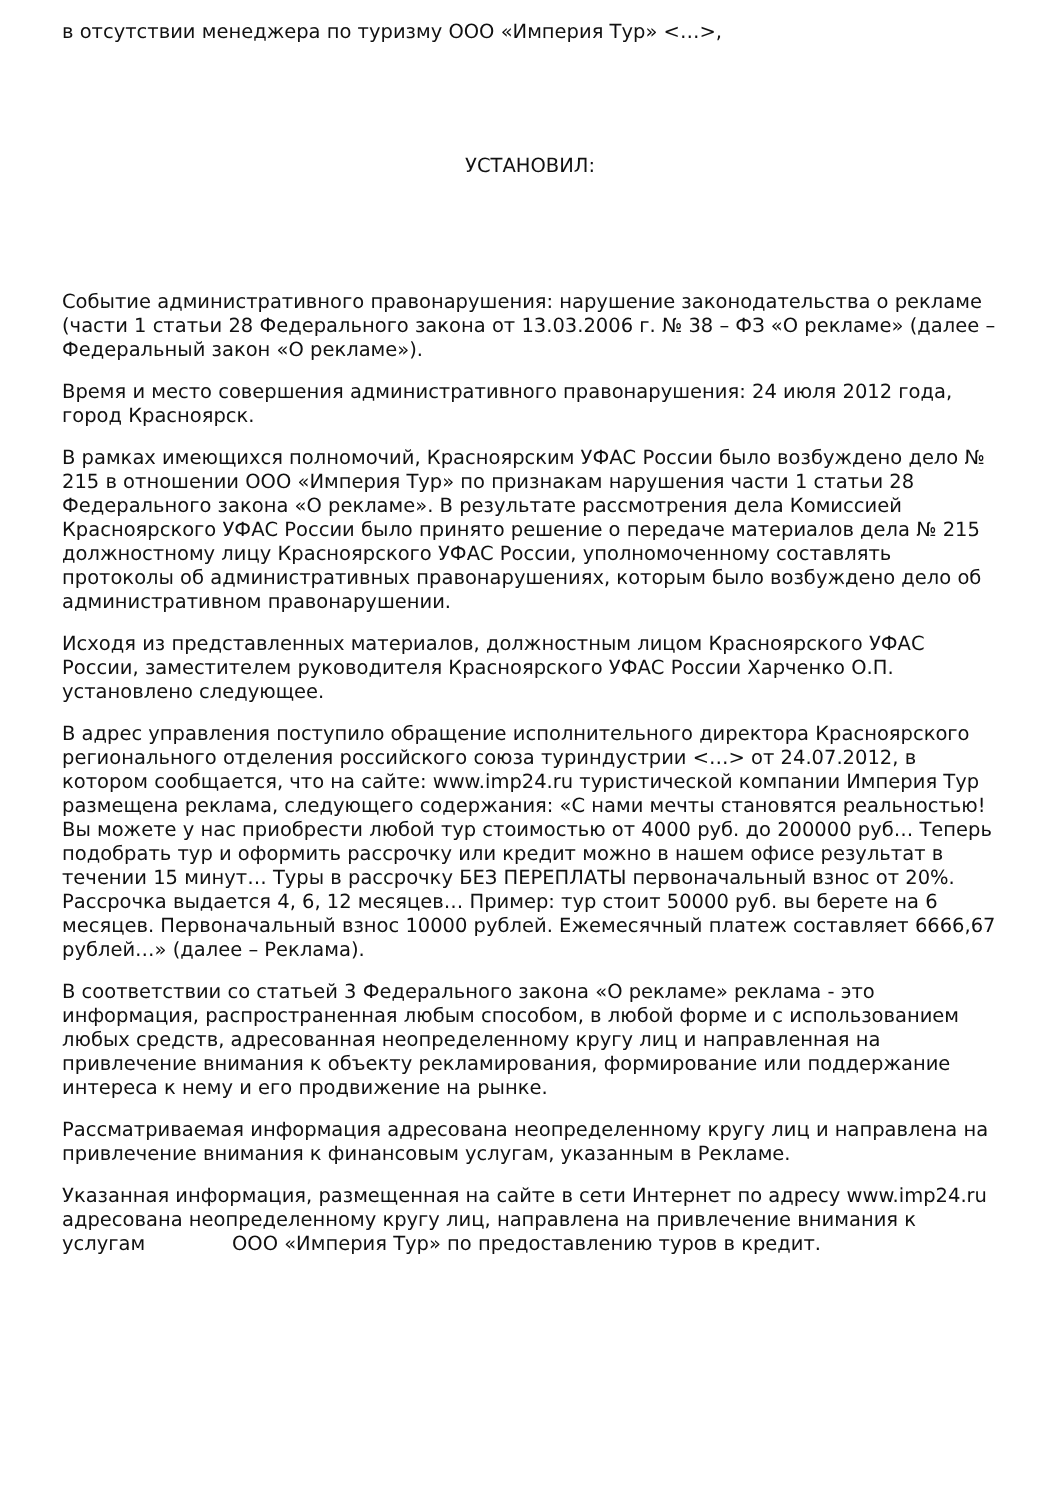в отсутствии менеджера по туризму ООО «Империя Тур» <…>,
УСТАНОВИЛ:
Событие административного правонарушения: нарушение законодательства о рекламе (части 1 статьи 28 Федерального закона от 13.03.2006 г. № 38 – ФЗ «О рекламе» (далее – Федеральный закон «О рекламе»).
Время и место совершения административного правонарушения: 24 июля 2012 года, город Красноярск.
В рамках имеющихся полномочий, Красноярским УФАС России было возбуждено дело № 215 в отношении ООО «Империя Тур» по признакам нарушения части 1 статьи 28 Федерального закона «О рекламе». В результате рассмотрения дела Комиссией Красноярского УФАС России было принято решение о передаче материалов дела № 215 должностному лицу Красноярского УФАС России, уполномоченному составлять протоколы об административных правонарушениях, которым было возбуждено дело об административном правонарушении.
Исходя из представленных материалов, должностным лицом Красноярского УФАС России, заместителем руководителя Красноярского УФАС России Харченко О.П. установлено следующее.
В адрес управления поступило обращение исполнительного директора Красноярского регионального отделения российского союза туриндустрии <…> от 24.07.2012, в котором сообщается, что на сайте: www.imp24.ru туристической компании Империя Тур размещена реклама, следующего содержания: «С нами мечты становятся реальностью! Вы можете у нас приобрести любой тур стоимостью от 4000 руб. до 200000 руб… Теперь подобрать тур и оформить рассрочку или кредит можно в нашем офисе результат в течении 15 минут… Туры в рассрочку БЕЗ ПЕРЕПЛАТЫ первоначальный взнос от 20%. Рассрочка выдается 4, 6, 12 месяцев… Пример: тур стоит 50000 руб. вы берете на 6 месяцев. Первоначальный взнос 10000 рублей. Ежемесячный платеж составляет 6666,67 рублей…» (далее – Реклама).
В соответствии со статьей 3 Федерального закона «О рекламе» реклама - это информация, распространенная любым способом, в любой форме и с использованием любых средств, адресованная неопределенному кругу лиц и направленная на привлечение внимания к объекту рекламирования, формирование или поддержание интереса к нему и его продвижение на рынке.
Рассматриваемая информация адресована неопределенному кругу лиц и направлена на привлечение внимания к финансовым услугам, указанным в Рекламе.
Указанная информация, размещенная на сайте в сети Интернет по адресу www.imp24.ru адресована неопределенному кругу лиц, направлена на привлечение внимания к услугам ООО «Империя Тур» по предоставлению туров в кредит.